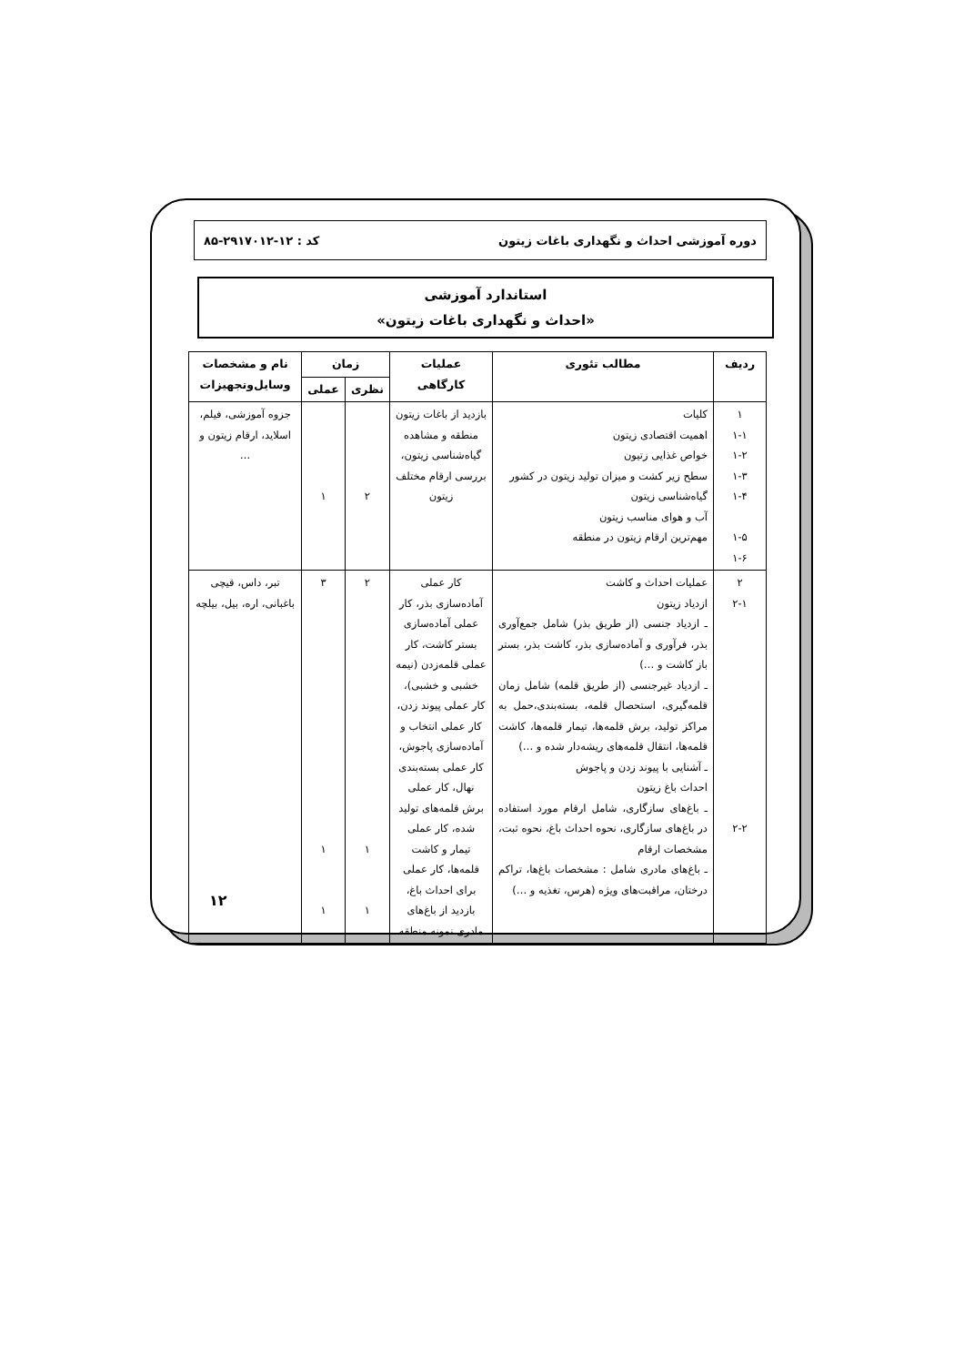دوره آموزشی احداث و نگهداری باغات زیتون کد : ۱۲-۲۹۱۷۰۱۲-۸۵
استاندارد آموزشی
«احداث و نگهداری باغات زیتون»
| ردیف | مطالب تئوری | عملیات کارگاهی | زمان | | نام و مشخصات وسایل‌وتجهیزات |
| --- | --- | --- | --- | --- | --- |
| | | | نظری | عملی | |
| ۱ ۱-۱ ۱-۲ ۱-۳ ۱-۴ ۱-۵ ۱-۶ | کلیات اهمیت اقتصادی زیتون خواص غذایی زتیون سطح زیر کشت و میزان تولید زیتون در کشور گیاه‌شناسی زیتون آب و هوای مناسب زیتون مهم‌ترین ارقام زیتون در منطقه | بازدید از باغات زیتون منطقه و مشاهده گیاه‌شناسی زیتون، بررسی ارقام مختلف زیتون | ۲ | ۱ | جزوه آموزشی، فیلم، اسلاید، ارقام زیتون و … |
| ۲ ۲-۱ ۲-۲ | عملیات احداث و کاشت ازدیاد زیتون ـ ازدیاد جنسی (از طریق بذر) شامل جمع‌آوری بذر، فرآوری و آماده‌سازی بذر، کاشت بذر، بستر باز کاشت و …) ـ ازدیاد غیرجنسی (از طریق قلمه) شامل زمان قلمه‌گیری، استحصال قلمه، بسته‌بندی،حمل به مراکز تولید، برش قلمه‌ها، تیمار قلمه‌ها، کاشت قلمه‌ها، انتقال قلمه‌های ریشه‌دار شده و …) ـ آشنایی با پیوند زدن و پاجوش احداث باغ زیتون ـ باغ‌های سازگاری، شامل ارقام مورد استفاده در باغ‌های سازگاری، نحوه احداث باغ، نحوه ثبت، مشخصات ارقام ـ باغ‌های مادری شامل : مشخصات باغ‌ها، تراکم درختان، مراقبت‌های ویژه (هرس، تغذیه و …) | کار عملی آماده‌سازی بذر، کار عملی آماده‌سازی بستر کاشت، کار عملی قلمه‌زدن (نیمه خشبی و خشبی)، کار عملی پیوند زدن، کار عملی انتخاب و آماده‌سازی پاجوش، کار عملی بسته‌بندی نهال، کار عملی برش قلمه‌های تولید شده، کار عملی تیمار و کاشت قلمه‌ها، کار عملی برای احداث باغ، بازدید از باغ‌های مادری نمونه منطقه | ۲ ۱ ۱ | ۳ ۱ ۱ | تبر، داس، قیچی باغبانی، اره، بیل، بیلچه |
۱۲